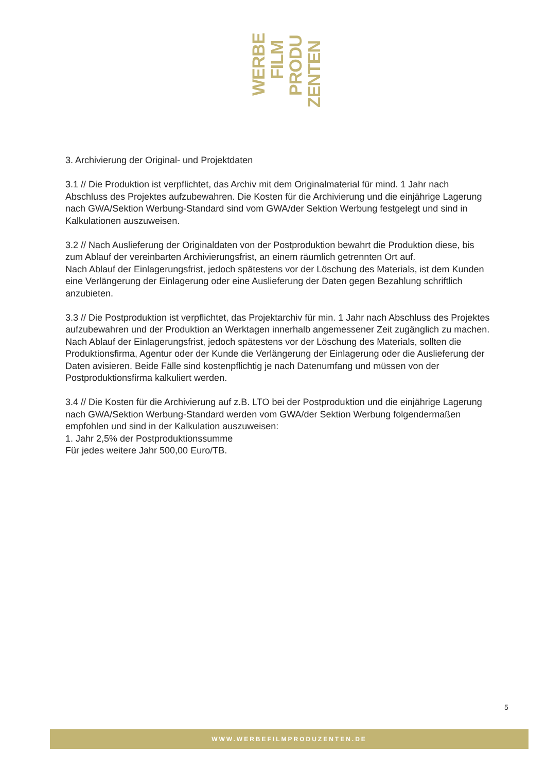WERBE
FILM
PRODU
ZENTEN
3. Archivierung der Original- und Projektdaten
3.1 // Die Produktion ist verpflichtet, das Archiv mit dem Originalmaterial für mind. 1 Jahr nach Abschluss des Projektes aufzubewahren. Die Kosten für die Archivierung und die einjährige Lagerung nach GWA/Sektion Werbung-Standard sind vom GWA/der Sektion Werbung festgelegt und sind in Kalkulationen auszuweisen.
3.2 // Nach Auslieferung der Originaldaten von der Postproduktion bewahrt die Produktion diese, bis zum Ablauf der vereinbarten Archivierungsfrist, an einem räumlich getrennten Ort auf.
Nach Ablauf der Einlagerungsfrist, jedoch spätestens vor der Löschung des Materials, ist dem Kunden eine Verlängerung der Einlagerung oder eine Auslieferung der Daten gegen Bezahlung schriftlich anzubieten.
3.3 // Die Postproduktion ist verpflichtet, das Projektarchiv für min. 1 Jahr nach Abschluss des Projektes aufzubewahren und der Produktion an Werktagen innerhalb angemessener Zeit zugänglich zu machen.
Nach Ablauf der Einlagerungsfrist, jedoch spätestens vor der Löschung des Materials, sollten die Produktionsfirma, Agentur oder der Kunde die Verlängerung der Einlagerung oder die Auslieferung der Daten avisieren. Beide Fälle sind kostenpflichtig je nach Datenumfang und müssen von der Postproduktionsfirma kalkuliert werden.
3.4 // Die Kosten für die Archivierung auf z.B. LTO bei der Postproduktion und die einjährige Lagerung nach GWA/Sektion Werbung-Standard werden vom GWA/der Sektion Werbung folgendermaßen empfohlen und sind in der Kalkulation auszuweisen:
1. Jahr 2,5% der Postproduktionssumme
Für jedes weitere Jahr 500,00 Euro/TB.
5
WWW.WERBEFILMPRODUZENTEN.DE